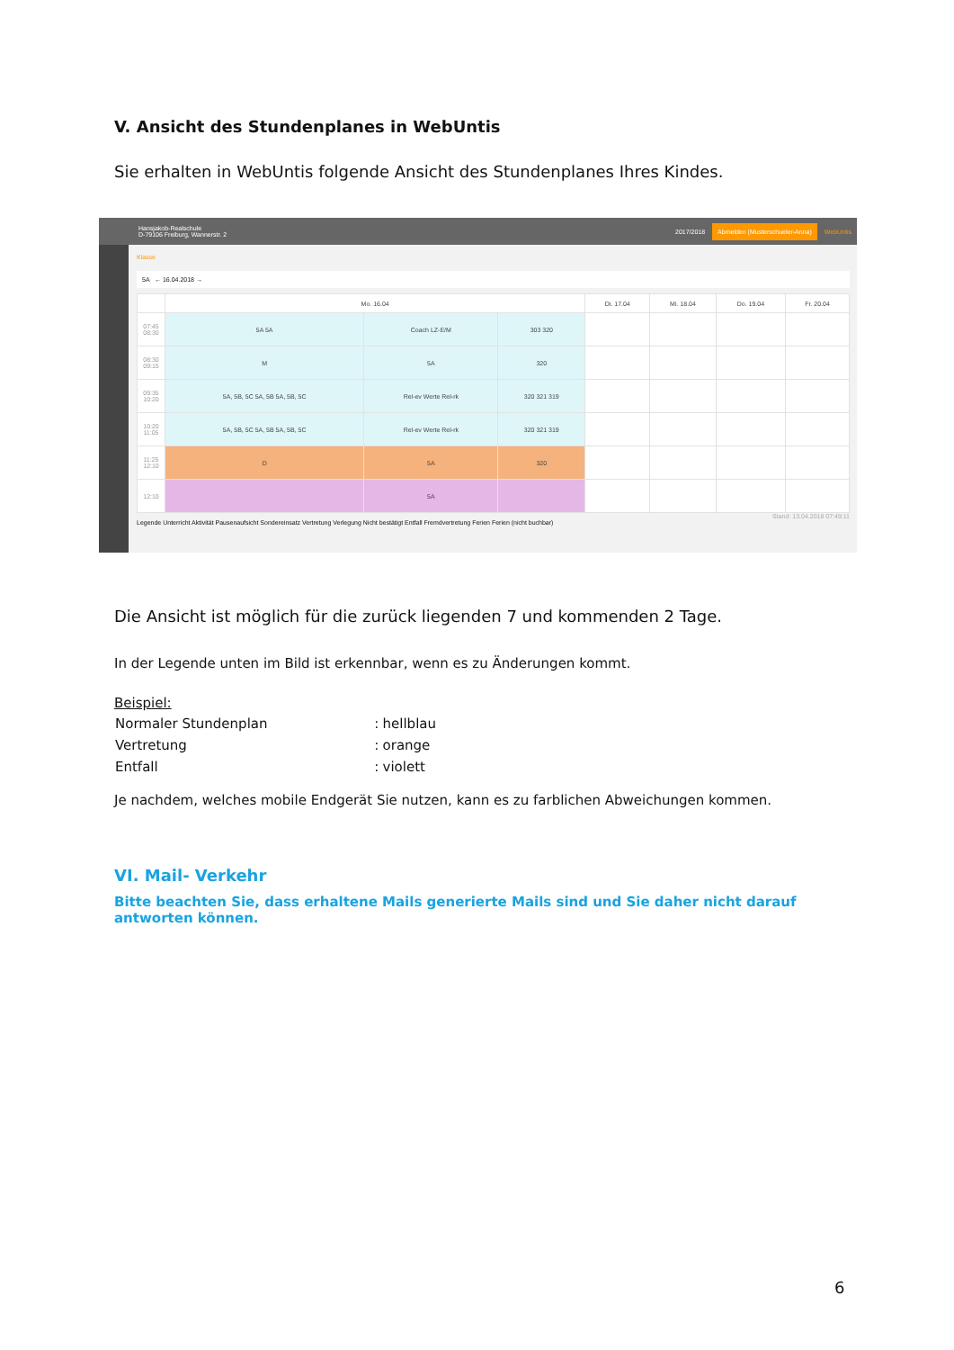V. Ansicht des Stundenplanes in WebUntis
Sie erhalten in WebUntis folgende Ansicht des Stundenplanes Ihres Kindes.
Hansjakob-Realschule
D-79106 Freiburg, Wannerstr. 2 2017/2018 Abmelden (Musterschueler-Anna) WebUntis
Klasse
5A ← 16.04.2018 →
| | Mo. 16.04 | | | Di. 17.04 | Mi. 18.04 | Do. 19.04 | Fr. 20.04 |
| --- | --- | --- | --- | --- | --- | --- | --- |
| 07:45 08:30 | 5A 5A | Coach LZ-E/M | 303 320 | | | | |
| 08:30 09:15 | M | 5A | 320 | | | | |
| 09:35 10:20 | 5A, 5B, 5C 5A, 5B 5A, 5B, 5C | Rel-ev Werte Rel-rk | 320 321 319 | | | | |
| 10:20 11:05 | 5A, 5B, 5C 5A, 5B 5A, 5B, 5C | Rel-ev Werte Rel-rk | 320 321 319 | | | | |
| 11:25 12:10 | D | 5A | 320 | | | | |
| 12:10 | | 5A | | | | | |
Stand: 13.04.2018 07:49:11
Legende Unterricht Aktivität Pausenaufsicht Sondereinsatz Vertretung Verlegung Nicht bestätigt Entfall Fremdvertretung Ferien Ferien (nicht buchbar)
Die Ansicht ist möglich für die zurück liegenden 7 und kommenden 2 Tage.
In der Legende unten im Bild ist erkennbar, wenn es zu Änderungen kommt.
Beispiel:
| Normaler Stundenplan | : | hellblau |
| Vertretung | : | orange |
| Entfall | : | violett |
Je nachdem, welches mobile Endgerät Sie nutzen, kann es zu farblichen Abweichungen kommen.
VI. Mail- Verkehr
Bitte beachten Sie, dass erhaltene Mails generierte Mails sind und Sie daher nicht darauf antworten können.
6